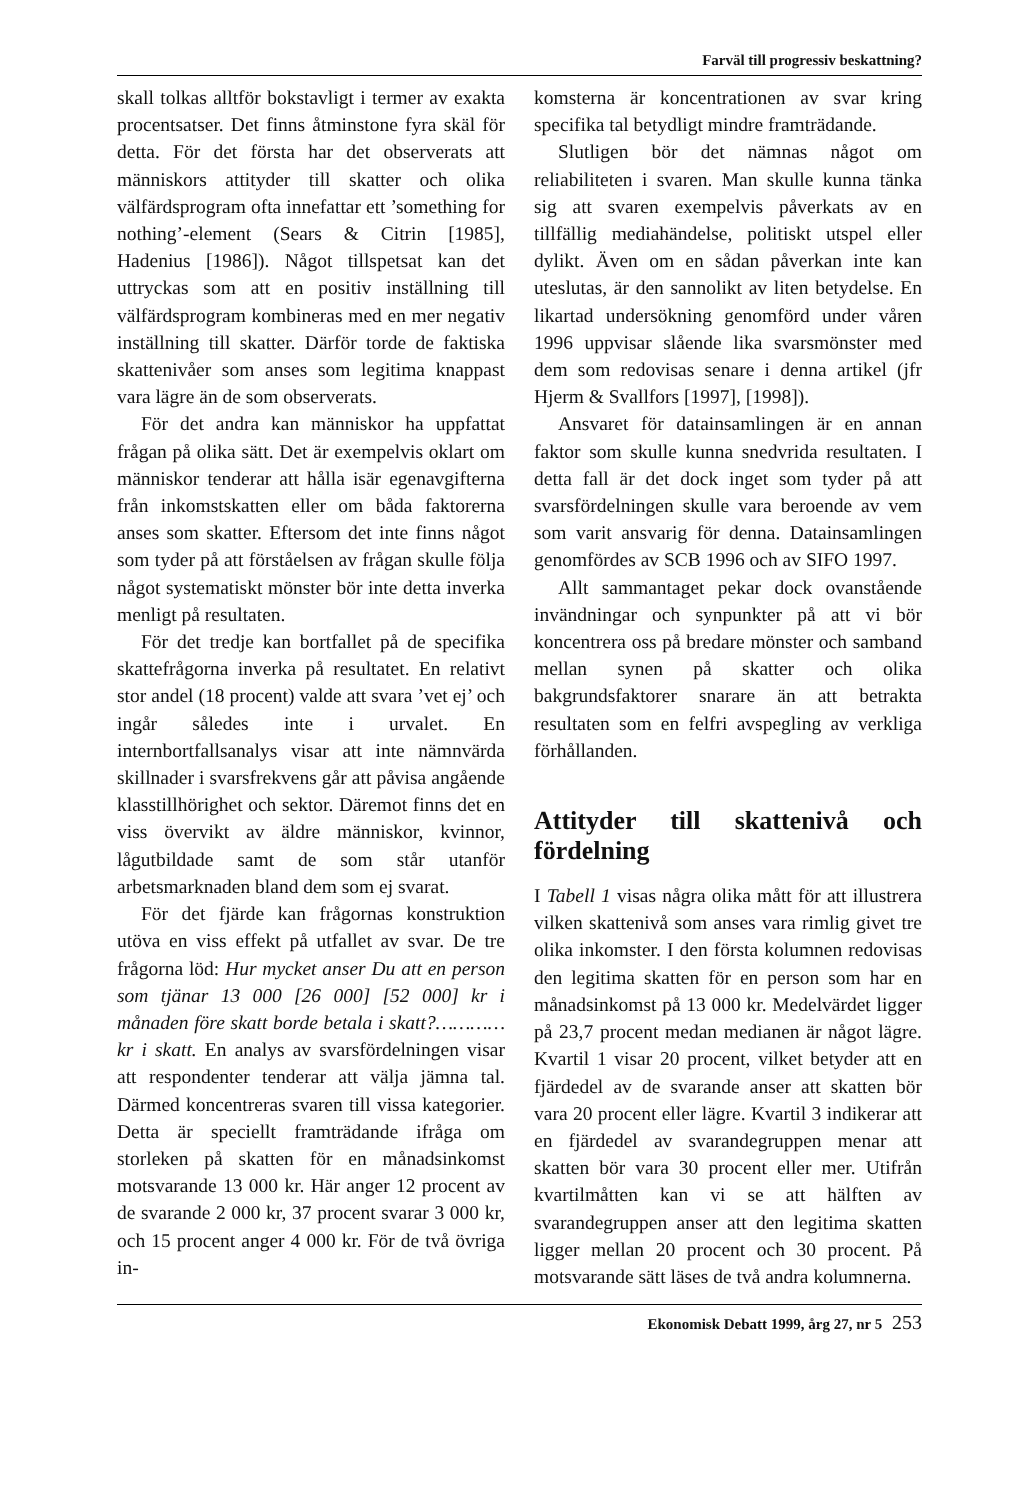Farväl till progressiv beskattning?
skall tolkas alltför bokstavligt i termer av exakta procentsatser. Det finns åtminstone fyra skäl för detta. För det första har det observerats att människors attityder till skatter och olika välfärdsprogram ofta innefattar ett ’something for nothing’-element (Sears & Citrin [1985], Hadenius [1986]). Något tillspetsat kan det uttryckas som att en positiv inställning till välfärdsprogram kombineras med en mer negativ inställning till skatter. Därför torde de faktiska skattenivåer som anses som legitima knappast vara lägre än de som observerats.
För det andra kan människor ha uppfattat frågan på olika sätt. Det är exempelvis oklart om människor tenderar att hålla isär egenavgifterna från inkomstskatten eller om båda faktorerna anses som skatter. Eftersom det inte finns något som tyder på att förståelsen av frågan skulle följa något systematiskt mönster bör inte detta inverka menligt på resultaten.
För det tredje kan bortfallet på de specifika skattefrågorna inverka på resultatet. En relativt stor andel (18 procent) valde att svara ’vet ej’ och ingår således inte i urvalet. En internbortfallsanalys visar att inte nämnvärda skillnader i svarsfrekvens går att påvisa angående klasstillhörighet och sektor. Däremot finns det en viss övervikt av äldre människor, kvinnor, lågutbildade samt de som står utanför arbetsmarknaden bland dem som ej svarat.
För det fjärde kan frågornas konstruktion utöva en viss effekt på utfallet av svar. De tre frågorna löd: Hur mycket anser Du att en person som tjänar 13 000 [26 000] [52 000] kr i månaden före skatt borde betala i skatt?………… kr i skatt. En analys av svarsfördelningen visar att respondenter tenderar att välja jämna tal. Därmed koncentreras svaren till vissa kategorier. Detta är speciellt framträdande ifråga om storleken på skatten för en månadsinkomst motsvarande 13 000 kr. Här anger 12 procent av de svarande 2 000 kr, 37 procent svarar 3 000 kr, och 15 procent anger 4 000 kr. För de två övriga in-
komsterna är koncentrationen av svar kring specifika tal betydligt mindre framträdande.
Slutligen bör det nämnas något om reliabiliteten i svaren. Man skulle kunna tänka sig att svaren exempelvis påverkats av en tillfällig mediahändelse, politiskt utspel eller dylikt. Även om en sådan påverkan inte kan uteslutas, är den sannolikt av liten betydelse. En likartad undersökning genomförd under våren 1996 uppvisar slående lika svarsmönster med dem som redovisas senare i denna artikel (jfr Hjerm & Svallfors [1997], [1998]).
Ansvaret för datainsamlingen är en annan faktor som skulle kunna snedvrida resultaten. I detta fall är det dock inget som tyder på att svarsfördelningen skulle vara beroende av vem som varit ansvarig för denna. Datainsamlingen genomfördes av SCB 1996 och av SIFO 1997.
Allt sammantaget pekar dock ovanstående invändningar och synpunkter på att vi bör koncentrera oss på bredare mönster och samband mellan synen på skatter och olika bakgrundsfaktorer snarare än att betrakta resultaten som en felfri avspegling av verkliga förhållanden.
Attityder till skattenivå och fördelning
I Tabell 1 visas några olika mått för att illustrera vilken skattenivå som anses vara rimlig givet tre olika inkomster. I den första kolumnen redovisas den legitima skatten för en person som har en månadsinkomst på 13 000 kr. Medelvärdet ligger på 23,7 procent medan medianen är något lägre. Kvartil 1 visar 20 procent, vilket betyder att en fjärdedel av de svarande anser att skatten bör vara 20 procent eller lägre. Kvartil 3 indikerar att en fjärdedel av svarandegruppen menar att skatten bör vara 30 procent eller mer. Utifrån kvartilmåtten kan vi se att hälften av svarandegruppen anser att den legitima skatten ligger mellan 20 procent och 30 procent. På motsvarande sätt läses de två andra kolumnerna.
Ekonomisk Debatt 1999, årg 27, nr 5 253